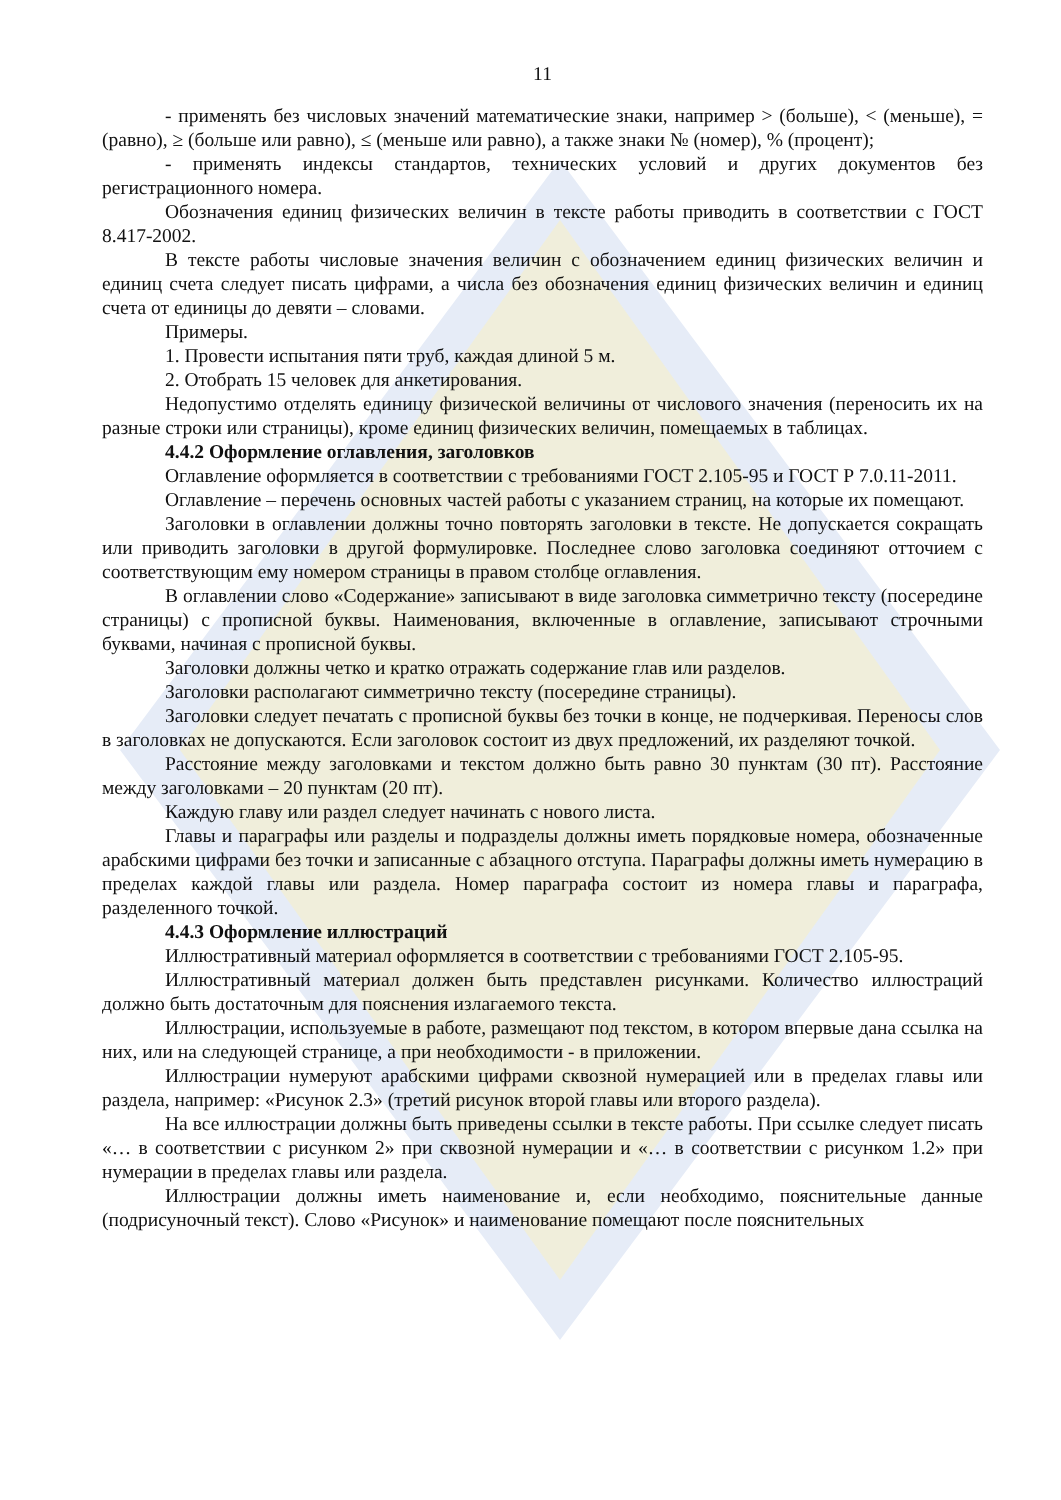11
- применять без числовых значений математические знаки, например > (больше), < (меньше), = (равно), ≥ (больше или равно), ≤ (меньше или равно), а также знаки № (номер), % (процент);
- применять индексы стандартов, технических условий и других документов без регистрационного номера.
Обозначения единиц физических величин в тексте работы приводить в соответствии с ГОСТ 8.417-2002.
В тексте работы числовые значения величин с обозначением единиц физических величин и единиц счета следует писать цифрами, а числа без обозначения единиц физических величин и единиц счета от единицы до девяти – словами.
Примеры.
1. Провести испытания пяти труб, каждая длиной 5 м.
2. Отобрать 15 человек для анкетирования.
Недопустимо отделять единицу физической величины от числового значения (переносить их на разные строки или страницы), кроме единиц физических величин, помещаемых в таблицах.
4.4.2 Оформление оглавления, заголовков
Оглавление оформляется в соответствии с требованиями ГОСТ 2.105-95 и ГОСТ Р 7.0.11-2011.
Оглавление – перечень основных частей работы с указанием страниц, на которые их помещают.
Заголовки в оглавлении должны точно повторять заголовки в тексте. Не допускается сокращать или приводить заголовки в другой формулировке. Последнее слово заголовка соединяют отточием с соответствующим ему номером страницы в правом столбце оглавления.
В оглавлении слово «Содержание» записывают в виде заголовка симметрично тексту (посередине страницы) с прописной буквы. Наименования, включенные в оглавление, записывают строчными буквами, начиная с прописной буквы.
Заголовки должны четко и кратко отражать содержание глав или разделов.
Заголовки располагают симметрично тексту (посередине страницы).
Заголовки следует печатать с прописной буквы без точки в конце, не подчеркивая. Переносы слов в заголовках не допускаются. Если заголовок состоит из двух предложений, их разделяют точкой.
Расстояние между заголовками и текстом должно быть равно 30 пунктам (30 пт). Расстояние между заголовками – 20 пунктам (20 пт).
Каждую главу или раздел следует начинать с нового листа.
Главы и параграфы или разделы и подразделы должны иметь порядковые номера, обозначенные арабскими цифрами без точки и записанные с абзацного отступа. Параграфы должны иметь нумерацию в пределах каждой главы или раздела. Номер параграфа состоит из номера главы и параграфа, разделенного точкой.
4.4.3 Оформление иллюстраций
Иллюстративный материал оформляется в соответствии с требованиями ГОСТ 2.105-95.
Иллюстративный материал должен быть представлен рисунками. Количество иллюстраций должно быть достаточным для пояснения излагаемого текста.
Иллюстрации, используемые в работе, размещают под текстом, в котором впервые дана ссылка на них, или на следующей странице, а при необходимости - в приложении.
Иллюстрации нумеруют арабскими цифрами сквозной нумерацией или в пределах главы или раздела, например: «Рисунок 2.3» (третий рисунок второй главы или второго раздела).
На все иллюстрации должны быть приведены ссылки в тексте работы. При ссылке следует писать «… в соответствии с рисунком 2» при сквозной нумерации и «… в соответствии с рисунком 1.2» при нумерации в пределах главы или раздела.
Иллюстрации должны иметь наименование и, если необходимо, пояснительные данные (подрисуночный текст). Слово «Рисунок» и наименование помещают после пояснительных